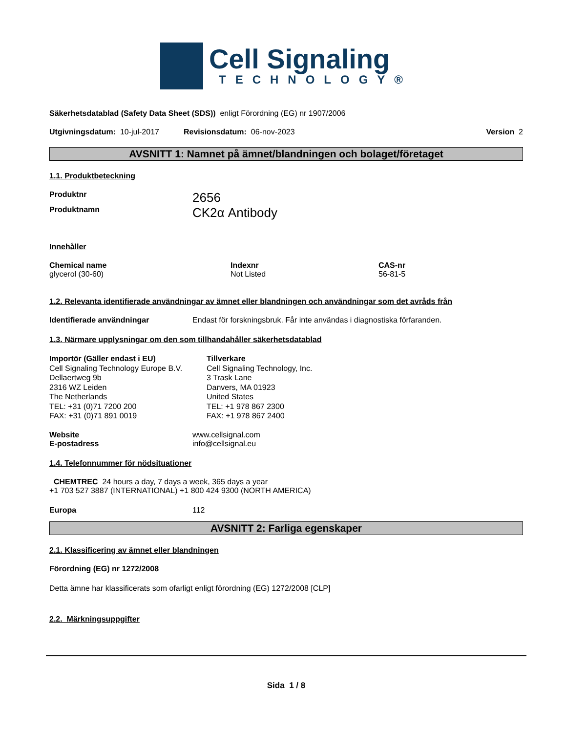Cell Signaling
TECHNOLOGY®
Säkerhetsdatablad (Safety Data Sheet (SDS)) enligt Förordning (EG) nr 1907/2006
Utgivningsdatum: 10-jul-2017 Revisionsdatum: 06-nov-2023 Version 2
AVSNITT 1: Namnet på ämnet/blandningen och bolaget/företaget
1.1. Produktbeteckning
Produktnr 2656
Produktnamn CK2α Antibody
Innehåller
Chemical name
glycerol (30-60)
Indexnr
Not Listed
CAS-nr
56-81-5
1.2. Relevanta identifierade användningar av ämnet eller blandningen och användningar som det avråds från
Identifierade användningar Endast för forskningsbruk. Får inte användas i diagnostiska förfaranden.
1.3. Närmare upplysningar om den som tillhandahåller säkerhetsdatablad
Importör (Gäller endast i EU)
Cell Signaling Technology Europe B.V.
Dellaertweg 9b
2316 WZ Leiden
The Netherlands
TEL: +31 (0)71 7200 200
FAX: +31 (0)71 891 0019
Tillverkare
Cell Signaling Technology, Inc.
3 Trask Lane
Danvers, MA 01923
United States
TEL: +1 978 867 2300
FAX: +1 978 867 2400
Website
E-postadress www.cellsignal.com
info@cellsignal.eu
1.4. Telefonnummer för nödsituationer
CHEMTREC 24 hours a day, 7 days a week, 365 days a year
+1 703 527 3887 (INTERNATIONAL) +1 800 424 9300 (NORTH AMERICA)
Europa 112
AVSNITT 2: Farliga egenskaper
2.1. Klassificering av ämnet eller blandningen
Förordning (EG) nr 1272/2008
Detta ämne har klassificerats som ofarligt enligt förordning (EG) 1272/2008 [CLP]
2.2. Märkningsuppgifter
Sida 1 / 8